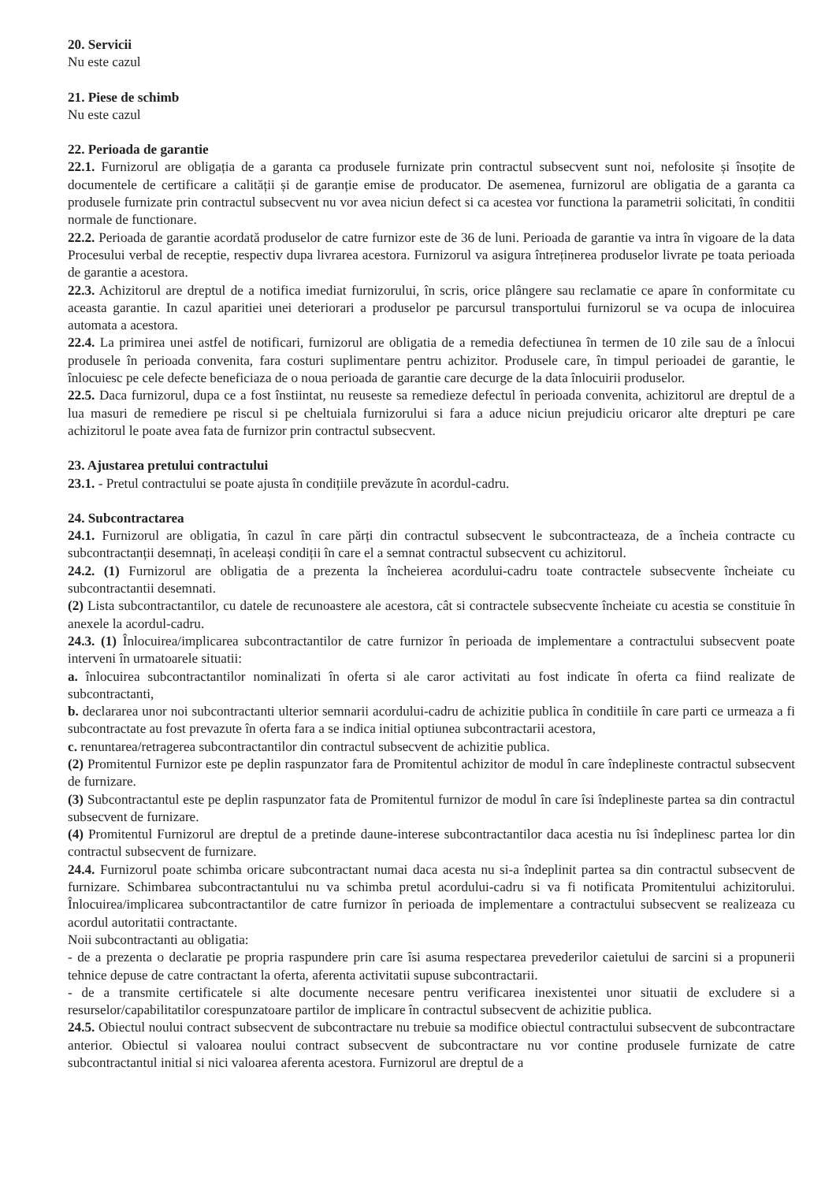20. Servicii
Nu este cazul
21. Piese de schimb
Nu este cazul
22. Perioada de garantie
22.1. Furnizorul are obligația de a garanta ca produsele furnizate prin contractul subsecvent sunt noi, nefolosite și însoțite de documentele de certificare a calității și de garanție emise de producator. De asemenea, furnizorul are obligatia de a garanta ca produsele furnizate prin contractul subsecvent nu vor avea niciun defect si ca acestea vor functiona la parametrii solicitati, în conditii normale de functionare.
22.2. Perioada de garantie acordată produselor de catre furnizor este de 36 de luni. Perioada de garantie va intra în vigoare de la data Procesului verbal de receptie, respectiv dupa livrarea acestora. Furnizorul va asigura întreținerea produselor livrate pe toata perioada de garantie a acestora.
22.3. Achizitorul are dreptul de a notifica imediat furnizorului, în scris, orice plângere sau reclamatie ce apare în conformitate cu aceasta garantie. In cazul aparitiei unei deteriorari a produselor pe parcursul transportului furnizorul se va ocupa de inlocuirea automata a acestora.
22.4. La primirea unei astfel de notificari, furnizorul are obligatia de a remedia defectiunea în termen de 10 zile sau de a înlocui produsele în perioada convenita, fara costuri suplimentare pentru achizitor. Produsele care, în timpul perioadei de garantie, le înlocuiesc pe cele defecte beneficiaza de o noua perioada de garantie care decurge de la data înlocuirii produselor.
22.5. Daca furnizorul, dupa ce a fost înstiintat, nu reuseste sa remedieze defectul în perioada convenita, achizitorul are dreptul de a lua masuri de remediere pe riscul si pe cheltuiala furnizorului si fara a aduce niciun prejudiciu oricaror alte drepturi pe care achizitorul le poate avea fata de furnizor prin contractul subsecvent.
23. Ajustarea pretului contractului
23.1. - Pretul contractului se poate ajusta în condițiile prevăzute în acordul-cadru.
24. Subcontractarea
24.1. Furnizorul are obligatia, în cazul în care părți din contractul subsecvent le subcontracteaza, de a încheia contracte cu subcontractanții desemnați, în aceleași condiții în care el a semnat contractul subsecvent cu achizitorul.
24.2. (1) Furnizorul are obligatia de a prezenta la încheierea acordului-cadru toate contractele subsecvente încheiate cu subcontractantii desemnati.
(2) Lista subcontractantilor, cu datele de recunoastere ale acestora, cât si contractele subsecvente încheiate cu acestia se constituie în anexele la acordul-cadru.
24.3. (1) Înlocuirea/implicarea subcontractantilor de catre furnizor în perioada de implementare a contractului subsecvent poate interveni în urmatoarele situatii:
a. înlocuirea subcontractantilor nominalizati în oferta si ale caror activitati au fost indicate în oferta ca fiind realizate de subcontractanti,
b. declararea unor noi subcontractanti ulterior semnarii acordului-cadru de achizitie publica în conditiile în care parti ce urmeaza a fi subcontractate au fost prevazute în oferta fara a se indica initial optiunea subcontractarii acestora,
c. renuntarea/retragerea subcontractantilor din contractul subsecvent de achizitie publica.
(2) Promitentul Furnizor este pe deplin raspunzator fara de Promitentul achizitor de modul în care îndeplineste contractul subsecvent de furnizare.
(3) Subcontractantul este pe deplin raspunzator fata de Promitentul furnizor de modul în care îsi îndeplineste partea sa din contractul subsecvent de furnizare.
(4) Promitentul Furnizorul are dreptul de a pretinde daune-interese subcontractantilor daca acestia nu îsi îndeplinesc partea lor din contractul subsecvent de furnizare.
24.4. Furnizorul poate schimba oricare subcontractant numai daca acesta nu si-a îndeplinit partea sa din contractul subsecvent de furnizare. Schimbarea subcontractantului nu va schimba pretul acordului-cadru si va fi notificata Promitentului achizitorului. Înlocuirea/implicarea subcontractantilor de catre furnizor în perioada de implementare a contractului subsecvent se realizeaza cu acordul autoritatii contractante.
Noii subcontractanti au obligatia:
- de a prezenta o declaratie pe propria raspundere prin care îsi asuma respectarea prevederilor caietului de sarcini si a propunerii tehnice depuse de catre contractant la oferta, aferenta activitatii supuse subcontractarii.
- de a transmite certificatele si alte documente necesare pentru verificarea inexistentei unor situatii de excludere si a resurselor/capabilitatilor corespunzatoare partilor de implicare în contractul subsecvent de achizitie publica.
24.5. Obiectul noului contract subsecvent de subcontractare nu trebuie sa modifice obiectul contractului subsecvent de subcontractare anterior. Obiectul si valoarea noului contract subsecvent de subcontractare nu vor contine produsele furnizate de catre subcontractantul initial si nici valoarea aferenta acestora. Furnizorul are dreptul de a